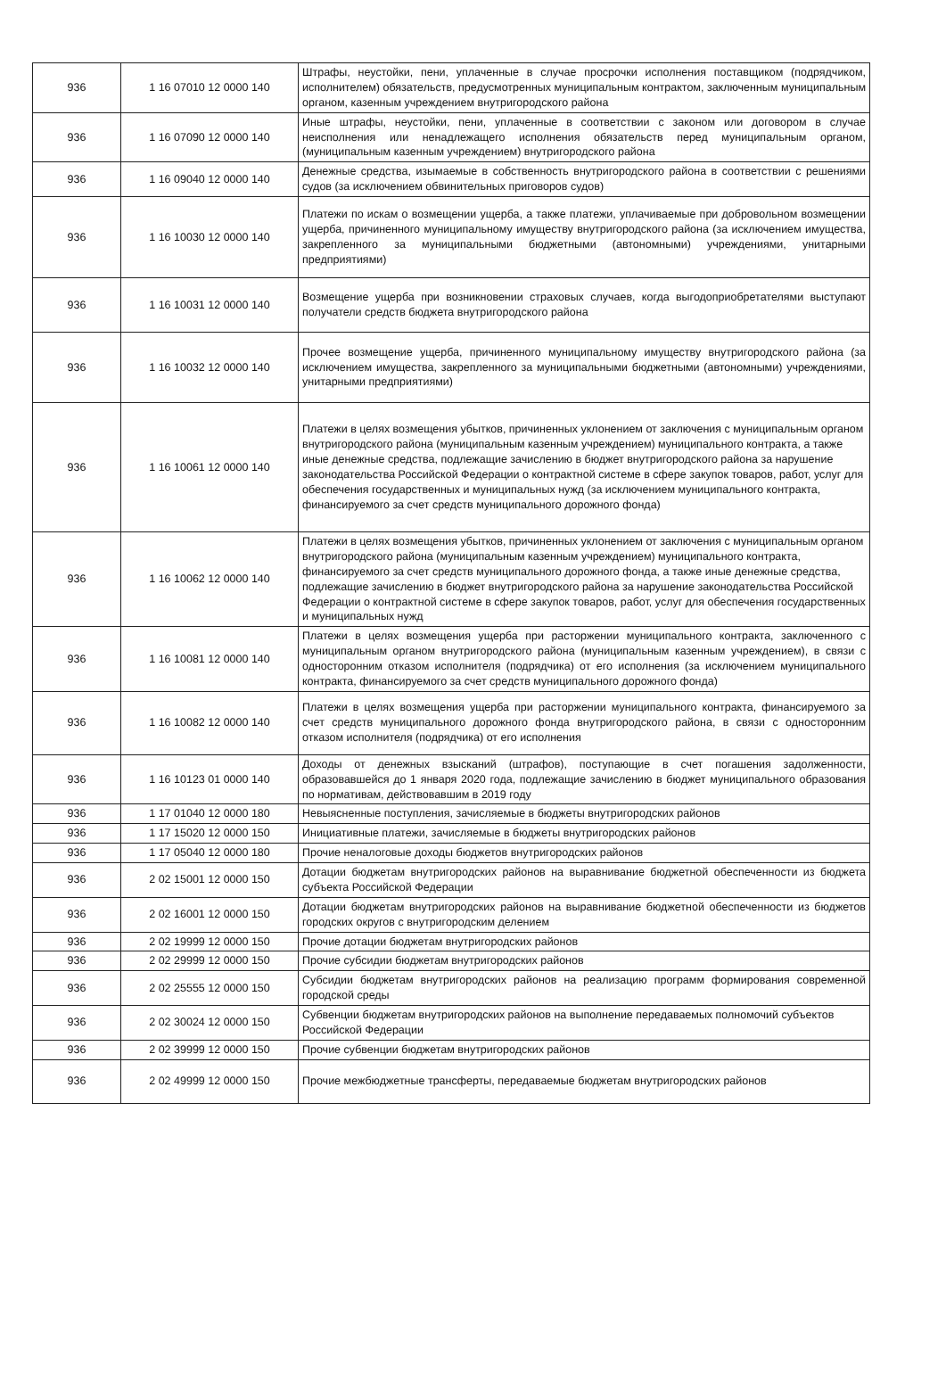| 936 | 1 16 07010 12 0000 140 | Штрафы, неустойки, пени, уплаченные в случае просрочки исполнения поставщиком (подрядчиком, исполнителем) обязательств, предусмотренных муниципальным контрактом, заключенным муниципальным органом, казенным учреждением внутригородского района |
| 936 | 1 16 07090 12 0000 140 | Иные штрафы, неустойки, пени, уплаченные в соответствии с законом или договором в случае неисполнения или ненадлежащего исполнения обязательств перед муниципальным органом, (муниципальным казенным учреждением) внутригородского района |
| 936 | 1 16 09040 12 0000 140 | Денежные средства, изымаемые в собственность внутригородского района в соответствии с решениями судов (за исключением обвинительных приговоров судов) |
| 936 | 1 16 10030 12 0000 140 | Платежи по искам о возмещении ущерба, а также платежи, уплачиваемые при добровольном возмещении ущерба, причиненного муниципальному имуществу внутригородского района (за исключением имущества, закрепленного за муниципальными бюджетными (автономными) учреждениями, унитарными предприятиями) |
| 936 | 1 16 10031 12 0000 140 | Возмещение ущерба при возникновении страховых случаев, когда выгодоприобретателями выступают получатели средств бюджета внутригородского района |
| 936 | 1 16 10032 12 0000 140 | Прочее возмещение ущерба, причиненного муниципальному имуществу внутригородского района (за исключением имущества, закрепленного за муниципальными бюджетными (автономными) учреждениями, унитарными предприятиями) |
| 936 | 1 16 10061 12 0000 140 | Платежи в целях возмещения убытков, причиненных уклонением от заключения с муниципальным органом внутригородского района (муниципальным казенным учреждением) муниципального контракта, а также иные денежные средства, подлежащие зачислению в бюджет внутригородского района за нарушение законодательства Российской Федерации о контрактной системе в сфере закупок товаров, работ, услуг для обеспечения государственных и муниципальных нужд (за исключением муниципального контракта, финансируемого за счет средств муниципального дорожного фонда) |
| 936 | 1 16 10062 12 0000 140 | Платежи в целях возмещения убытков, причиненных уклонением от заключения с муниципальным органом внутригородского района (муниципальным казенным учреждением) муниципального контракта, финансируемого за счет средств муниципального дорожного фонда, а также иные денежные средства, подлежащие зачислению в бюджет внутригородского района за нарушение законодательства Российской Федерации о контрактной системе в сфере закупок товаров, работ, услуг для обеспечения государственных и муниципальных нужд |
| 936 | 1 16 10081 12 0000 140 | Платежи в целях возмещения ущерба при расторжении муниципального контракта, заключенного с муниципальным органом внутригородского района (муниципальным казенным учреждением), в связи с односторонним отказом исполнителя (подрядчика) от его исполнения (за исключением муниципального контракта, финансируемого за счет средств муниципального дорожного фонда) |
| 936 | 1 16 10082 12 0000 140 | Платежи в целях возмещения ущерба при расторжении муниципального контракта, финансируемого за счет средств муниципального дорожного фонда внутригородского района, в связи с односторонним отказом исполнителя (подрядчика) от его исполнения |
| 936 | 1 16 10123 01 0000 140 | Доходы от денежных взысканий (штрафов), поступающие в счет погашения задолженности, образовавшейся до 1 января 2020 года, подлежащие зачислению в бюджет муниципального образования по нормативам, действовавшим в 2019 году |
| 936 | 1 17 01040 12 0000 180 | Невыясненные поступления, зачисляемые в бюджеты внутригородских районов |
| 936 | 1 17 15020 12 0000 150 | Инициативные платежи, зачисляемые в бюджеты внутригородских районов |
| 936 | 1 17 05040 12 0000 180 | Прочие неналоговые доходы бюджетов внутригородских районов |
| 936 | 2 02 15001 12 0000 150 | Дотации бюджетам внутригородских районов на выравнивание бюджетной обеспеченности из бюджета субъекта Российской Федерации |
| 936 | 2 02 16001 12 0000 150 | Дотации бюджетам внутригородских районов на выравнивание бюджетной обеспеченности из бюджетов городских округов с внутригородским делением |
| 936 | 2 02 19999 12 0000 150 | Прочие дотации бюджетам внутригородских районов |
| 936 | 2 02 29999 12 0000 150 | Прочие субсидии бюджетам внутригородских районов |
| 936 | 2 02 25555 12 0000 150 | Субсидии бюджетам внутригородских районов на реализацию программ формирования современной городской среды |
| 936 | 2 02 30024 12 0000 150 | Субвенции бюджетам внутригородских районов на выполнение передаваемых полномочий субъектов Российской Федерации |
| 936 | 2 02 39999 12 0000 150 | Прочие субвенции бюджетам внутригородских районов |
| 936 | 2 02 49999 12 0000 150 | Прочие межбюджетные трансферты, передаваемые бюджетам внутригородских районов |